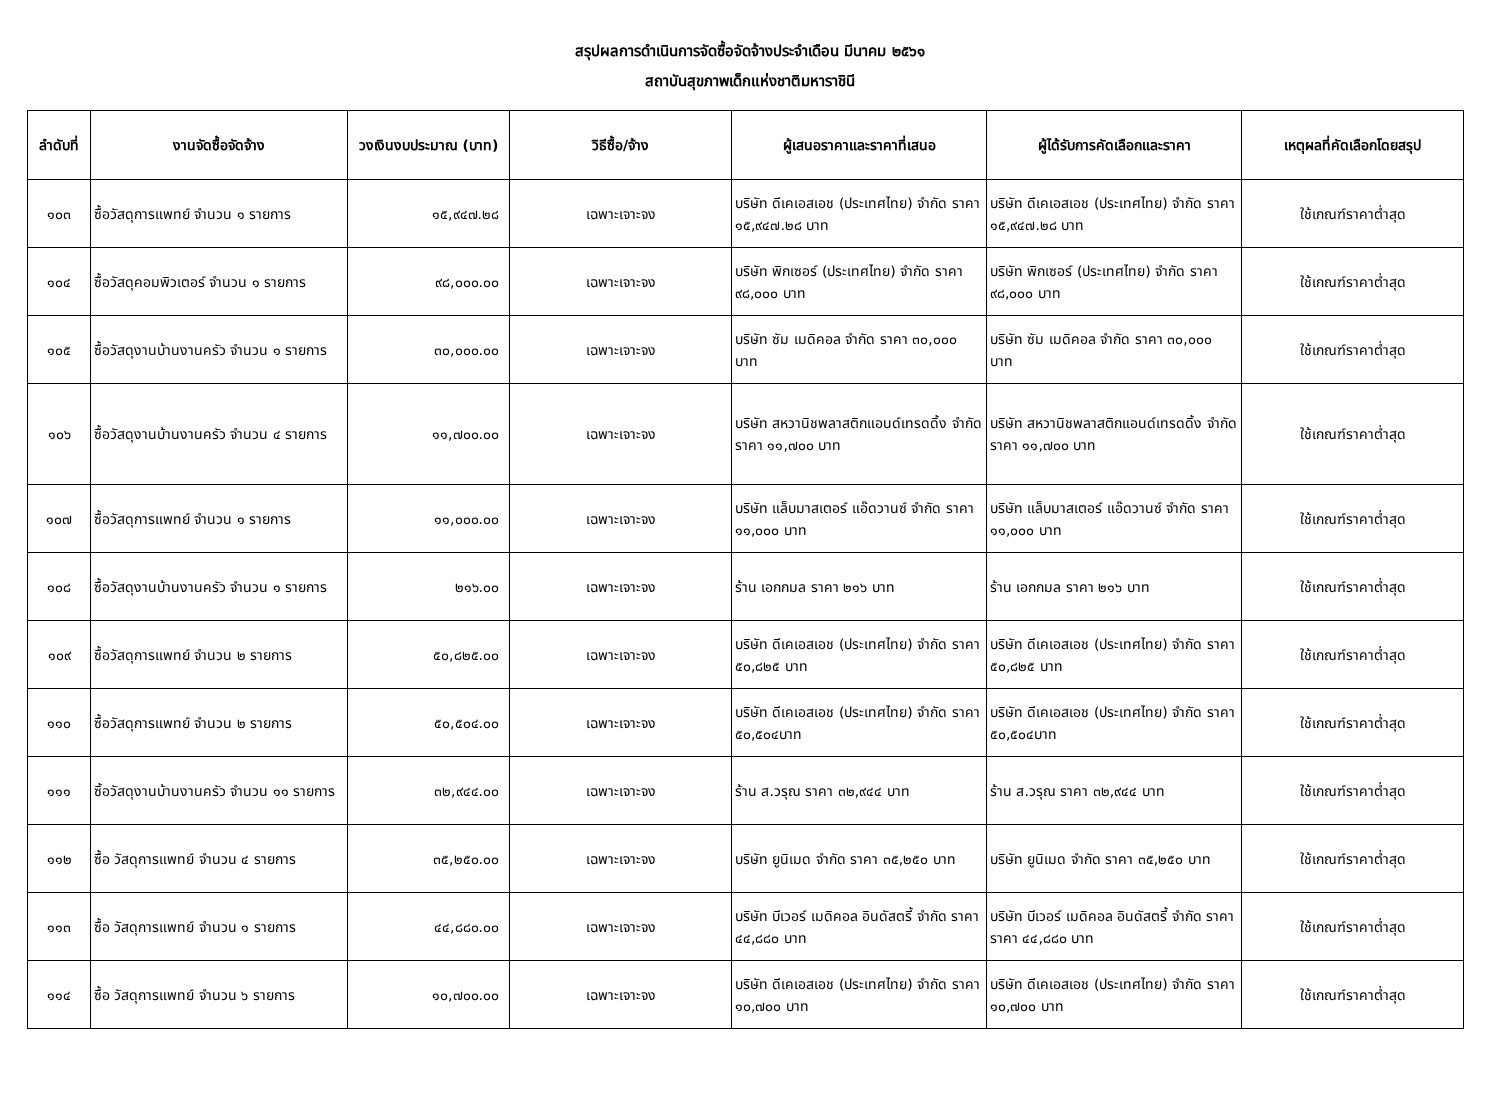สรุปผลการดำเนินการจัดซื้อจัดจ้างประจำเดือน มีนาคม ๒๕๖๑
สถาบันสุขภาพเด็กแห่งชาติมหาราชินี
| ลำดับที่ | งานจัดซื้อจัดจ้าง | วงเงินงบประมาณ (บาท) | วิธีซื้อ/จ้าง | ผู้เสนอราคาและราคาที่เสนอ | ผู้ได้รับการคัดเลือกและราคา | เหตุผลที่คัดเลือกโดยสรุป |
| --- | --- | --- | --- | --- | --- | --- |
| ๑๐๓ | ซื้อวัสดุการแพทย์ จำนวน ๑ รายการ | ๑๕,๙๔๗.๒๘ | เฉพาะเจาะจง | บริษัท ดีเคเอสเอช (ประเทศไทย) จำกัด ราคา ๑๕,๙๔๗.๒๘ บาท | บริษัท ดีเคเอสเอช (ประเทศไทย) จำกัด ราคา ๑๕,๙๔๗.๒๘ บาท | ใช้เกณฑ์ราคาต่ำสุด |
| ๑๐๔ | ซื้อวัสดุคอมพิวเตอร์ จำนวน ๑ รายการ | ๙๘,๐๐๐.๐๐ | เฉพาะเจาะจง | บริษัท พิกเซอร์ (ประเทศไทย) จำกัด ราคา ๙๘,๐๐๐ บาท | บริษัท พิกเซอร์ (ประเทศไทย) จำกัด ราคา ๙๘,๐๐๐ บาท | ใช้เกณฑ์ราคาต่ำสุด |
| ๑๐๕ | ซื้อวัสดุงานบ้านงานครัว จำนวน ๑ รายการ | ๓๐,๐๐๐.๐๐ | เฉพาะเจาะจง | บริษัท ซัม เมดิคอล จำกัด ราคา ๓๐,๐๐๐ บาท | บริษัท ซัม เมดิคอล จำกัด ราคา ๓๐,๐๐๐ บาท | ใช้เกณฑ์ราคาต่ำสุด |
| ๑๐๖ | ซื้อวัสดุงานบ้านงานครัว จำนวน ๔ รายการ | ๑๑,๗๐๐.๐๐ | เฉพาะเจาะจง | บริษัท สหวานิชพลาสติกแอนด์เทรดดิ้ง จำกัด ราคา ๑๑,๗๐๐ บาท | บริษัท สหวานิชพลาสติกแอนด์เทรดดิ้ง จำกัด ราคา ๑๑,๗๐๐ บาท | ใช้เกณฑ์ราคาต่ำสุด |
| ๑๐๗ | ซื้อวัสดุการแพทย์ จำนวน ๑ รายการ | ๑๑,๐๐๐.๐๐ | เฉพาะเจาะจง | บริษัท แล็บมาสเตอร์ แอ๊ดวานซ์ จำกัด ราคา ๑๑,๐๐๐ บาท | บริษัท แล็บมาสเตอร์ แอ๊ดวานซ์ จำกัด ราคา ๑๑,๐๐๐ บาท | ใช้เกณฑ์ราคาต่ำสุด |
| ๑๐๘ | ซื้อวัสดุงานบ้านงานครัว จำนวน ๑ รายการ | ๒๑๖.๐๐ | เฉพาะเจาะจง | ร้าน เอกกมล ราคา ๒๑๖ บาท | ร้าน เอกกมล ราคา ๒๑๖ บาท | ใช้เกณฑ์ราคาต่ำสุด |
| ๑๐๙ | ซื้อวัสดุการแพทย์ จำนวน ๒ รายการ | ๕๐,๘๒๕.๐๐ | เฉพาะเจาะจง | บริษัท ดีเคเอสเอช (ประเทศไทย) จำกัด ราคา ๕๐,๘๒๕ บาท | บริษัท ดีเคเอสเอช (ประเทศไทย) จำกัด ราคา ๕๐,๘๒๕ บาท | ใช้เกณฑ์ราคาต่ำสุด |
| ๑๑๐ | ซื้อวัสดุการแพทย์ จำนวน ๒ รายการ | ๕๐,๕๐๔.๐๐ | เฉพาะเจาะจง | บริษัท ดีเคเอสเอช (ประเทศไทย) จำกัด ราคา ๕๐,๕๐๔บาท | บริษัท ดีเคเอสเอช (ประเทศไทย) จำกัด ราคา ๕๐,๕๐๔บาท | ใช้เกณฑ์ราคาต่ำสุด |
| ๑๑๑ | ซิ้อวัสดุงานบ้านงานครัว จำนวน ๑๑ รายการ | ๓๒,๙๔๔.๐๐ | เฉพาะเจาะจง | ร้าน ส.วรุณ ราคา ๓๒,๙๔๔ บาท | ร้าน ส.วรุณ ราคา ๓๒,๙๔๔ บาท | ใช้เกณฑ์ราคาต่ำสุด |
| ๑๑๒ | ซื้อ วัสดุการแพทย์ จำนวน ๔ รายการ | ๓๕,๒๕๐.๐๐ | เฉพาะเจาะจง | บริษัท ยูนิเมด จำกัด ราคา ๓๕,๒๕๐ บาท | บริษัท ยูนิเมด จำกัด ราคา ๓๕,๒๕๐ บาท | ใช้เกณฑ์ราคาต่ำสุด |
| ๑๑๓ | ซื้อ วัสดุการแพทย์ จำนวน ๑ รายการ | ๔๔,๘๘๐.๐๐ | เฉพาะเจาะจง | บริษัท บีเวอร์ เมดิคอล อินดัสตรี้ จำกัด ราคา ๔๔,๘๘๐ บาท | บริษัท บีเวอร์ เมดิคอล อินดัสตรี้ จำกัด ราคา ราคา ๔๔,๘๘๐ บาท | ใช้เกณฑ์ราคาต่ำสุด |
| ๑๑๔ | ซื้อ วัสดุการแพทย์ จำนวน ๖ รายการ | ๑๐,๗๐๐.๐๐ | เฉพาะเจาะจง | บริษัท ดีเคเอสเอช (ประเทศไทย) จำกัด ราคา ๑๐,๗๐๐ บาท | บริษัท ดีเคเอสเอช (ประเทศไทย) จำกัด ราคา ๑๐,๗๐๐ บาท | ใช้เกณฑ์ราคาต่ำสุด |